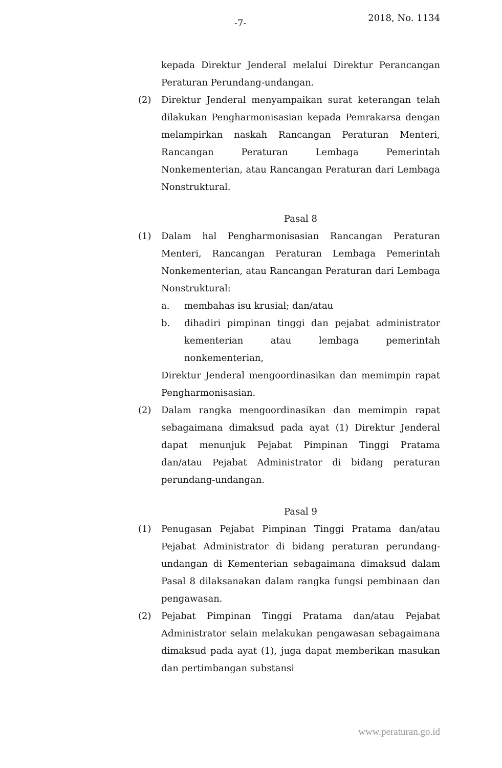-7- 2018, No. 1134
kepada Direktur Jenderal melalui Direktur Perancangan Peraturan Perundang-undangan.
(2) Direktur Jenderal menyampaikan surat keterangan telah dilakukan Pengharmonisasian kepada Pemrakarsa dengan melampirkan naskah Rancangan Peraturan Menteri, Rancangan Peraturan Lembaga Pemerintah Nonkementerian, atau Rancangan Peraturan dari Lembaga Nonstruktural.
Pasal 8
(1) Dalam hal Pengharmonisasian Rancangan Peraturan Menteri, Rancangan Peraturan Lembaga Pemerintah Nonkementerian, atau Rancangan Peraturan dari Lembaga Nonstruktural:
a. membahas isu krusial; dan/atau
b. dihadiri pimpinan tinggi dan pejabat administrator kementerian atau lembaga pemerintah nonkementerian,
Direktur Jenderal mengoordinasikan dan memimpin rapat Pengharmonisasian.
(2) Dalam rangka mengoordinasikan dan memimpin rapat sebagaimana dimaksud pada ayat (1) Direktur Jenderal dapat menunjuk Pejabat Pimpinan Tinggi Pratama dan/atau Pejabat Administrator di bidang peraturan perundang-undangan.
Pasal 9
(1) Penugasan Pejabat Pimpinan Tinggi Pratama dan/atau Pejabat Administrator di bidang peraturan perundang-undangan di Kementerian sebagaimana dimaksud dalam Pasal 8 dilaksanakan dalam rangka fungsi pembinaan dan pengawasan.
(2) Pejabat Pimpinan Tinggi Pratama dan/atau Pejabat Administrator selain melakukan pengawasan sebagaimana dimaksud pada ayat (1), juga dapat memberikan masukan dan pertimbangan substansi
www.peraturan.go.id